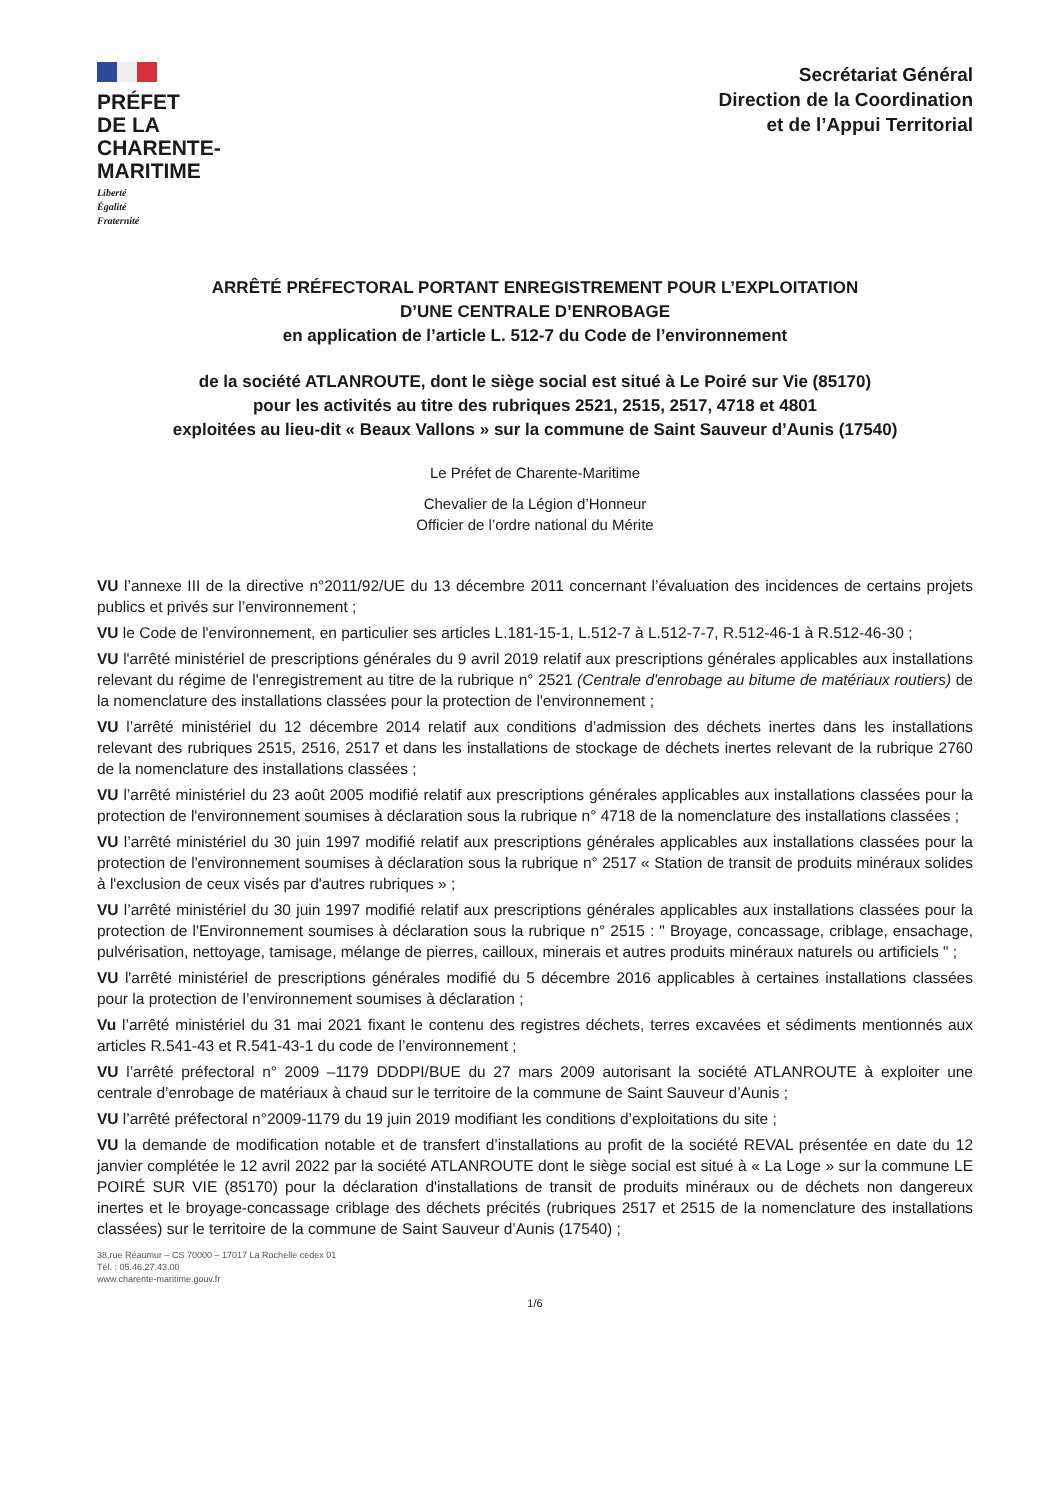PRÉFET
DE LA
CHARENTE-
MARITIME
Liberté
Égalité
Fraternité
Secrétariat Général
Direction de la Coordination
et de l’Appui Territorial
ARRÊTÉ PRÉFECTORAL PORTANT ENREGISTREMENT POUR L’EXPLOITATION
D’UNE CENTRALE D’ENROBAGE
en application de l’article L. 512-7 du Code de l’environnement
de la société ATLANROUTE, dont le siège social est situé à Le Poiré sur Vie (85170)
pour les activités au titre des rubriques 2521, 2515, 2517, 4718 et 4801
exploitées au lieu-dit « Beaux Vallons » sur la commune de Saint Sauveur d’Aunis (17540)
Le Préfet de Charente-Maritime
Chevalier de la Légion d’Honneur
Officier de l’ordre national du Mérite
VU l’annexe III de la directive n°2011/92/UE du 13 décembre 2011 concernant l’évaluation des incidences de certains projets publics et privés sur l’environnement ;
VU le Code de l'environnement, en particulier ses articles L.181-15-1, L.512-7 à L.512-7-7, R.512-46-1 à R.512-46-30 ;
VU l'arrêté ministériel de prescriptions générales du 9 avril 2019 relatif aux prescriptions générales applicables aux installations relevant du régime de l'enregistrement au titre de la rubrique n° 2521 (Centrale d'enrobage au bitume de matériaux routiers) de la nomenclature des installations classées pour la protection de l'environnement ;
VU l’arrêté ministériel du 12 décembre 2014 relatif aux conditions d’admission des déchets inertes dans les installations relevant des rubriques 2515, 2516, 2517 et dans les installations de stockage de déchets inertes relevant de la rubrique 2760 de la nomenclature des installations classées ;
VU l’arrêté ministériel du 23 août 2005 modifié relatif aux prescriptions générales applicables aux installations classées pour la protection de l'environnement soumises à déclaration sous la rubrique n° 4718 de la nomenclature des installations classées ;
VU l’arrêté ministériel du 30 juin 1997 modifié relatif aux prescriptions générales applicables aux installations classées pour la protection de l'environnement soumises à déclaration sous la rubrique n° 2517 « Station de transit de produits minéraux solides à l'exclusion de ceux visés par d'autres rubriques » ;
VU l’arrêté ministériel du 30 juin 1997 modifié relatif aux prescriptions générales applicables aux installations classées pour la protection de l'Environnement soumises à déclaration sous la rubrique n° 2515 : " Broyage, concassage, criblage, ensachage, pulvérisation, nettoyage, tamisage, mélange de pierres, cailloux, minerais et autres produits minéraux naturels ou artificiels " ;
VU l'arrêté ministériel de prescriptions générales modifié du 5 décembre 2016 applicables à certaines installations classées pour la protection de l’environnement soumises à déclaration ;
Vu l’arrêté ministériel du 31 mai 2021 fixant le contenu des registres déchets, terres excavées et sédiments mentionnés aux articles R.541-43 et R.541-43-1 du code de l’environnement ;
VU l’arrêté préfectoral n° 2009 –1179 DDDPI/BUE du 27 mars 2009 autorisant la société ATLANROUTE à exploiter une centrale d’enrobage de matériaux à chaud sur le territoire de la commune de Saint Sauveur d’Aunis ;
VU l’arrêté préfectoral n°2009-1179 du 19 juin 2019 modifiant les conditions d’exploitations du site ;
VU la demande de modification notable et de transfert d’installations au profit de la société REVAL présentée en date du 12 janvier complétée le 12 avril 2022 par la société ATLANROUTE dont le siège social est situé à « La Loge » sur la commune LE POIRÉ SUR VIE (85170) pour la déclaration d'installations de transit de produits minéraux ou de déchets non dangereux inertes et le broyage-concassage criblage des déchets précités (rubriques 2517 et 2515 de la nomenclature des installations classées) sur le territoire de la commune de Saint Sauveur d’Aunis (17540) ;
38,rue Réaumur – CS 70000 – 17017 La Rochelle cedex 01
Tél. : 05.46.27.43.00
www.charente-maritime.gouv.fr
1/6